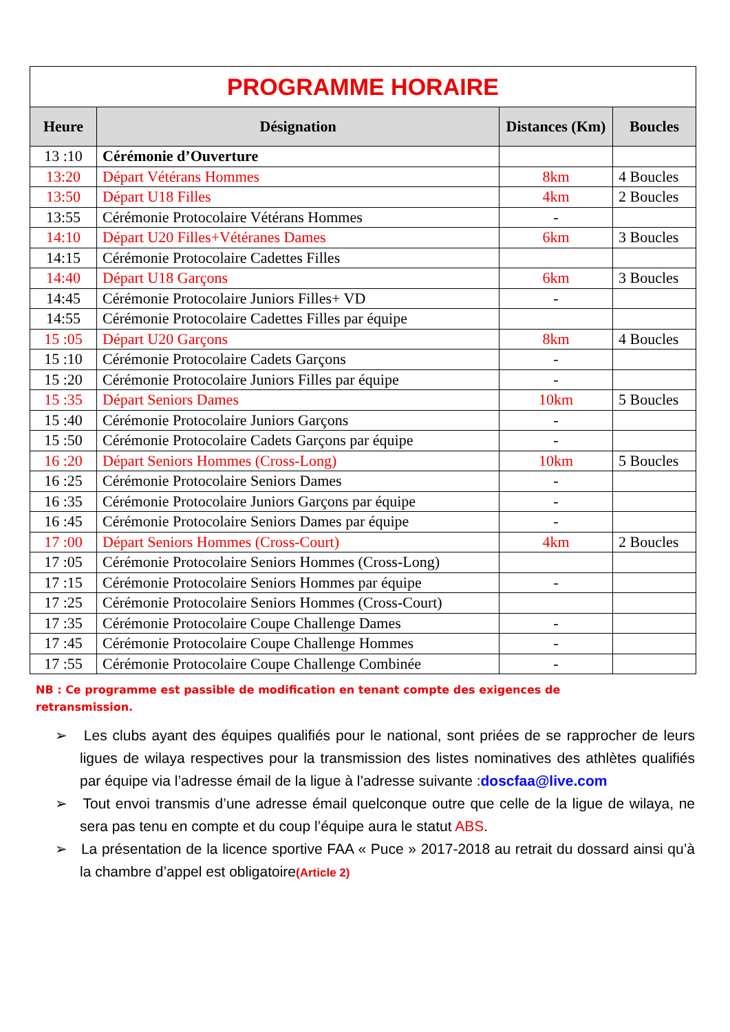| PROGRAMME HORAIRE | | | |
| --- | --- | --- | --- |
| Heure | Désignation | Distances (Km) | Boucles |
| 13 :10 | Cérémonie d’Ouverture | | |
| 13:20 | Départ Vétérans Hommes | 8km | 4 Boucles |
| 13:50 | Départ U18 Filles | 4km | 2 Boucles |
| 13:55 | Cérémonie Protocolaire Vétérans Hommes | - | |
| 14:10 | Départ U20 Filles+Vétéranes Dames | 6km | 3 Boucles |
| 14:15 | Cérémonie Protocolaire Cadettes Filles | | |
| 14:40 | Départ U18 Garçons | 6km | 3 Boucles |
| 14:45 | Cérémonie Protocolaire Juniors Filles+ VD | - | |
| 14:55 | Cérémonie Protocolaire Cadettes Filles par équipe | | |
| 15 :05 | Départ U20 Garçons | 8km | 4 Boucles |
| 15 :10 | Cérémonie Protocolaire Cadets Garçons | - | |
| 15 :20 | Cérémonie Protocolaire Juniors Filles par équipe | - | |
| 15 :35 | Départ Seniors Dames | 10km | 5 Boucles |
| 15 :40 | Cérémonie Protocolaire Juniors Garçons | - | |
| 15 :50 | Cérémonie Protocolaire Cadets Garçons par équipe | - | |
| 16 :20 | Départ Seniors Hommes (Cross-Long) | 10km | 5 Boucles |
| 16 :25 | Cérémonie Protocolaire Seniors Dames | - | |
| 16 :35 | Cérémonie Protocolaire Juniors Garçons par équipe | - | |
| 16 :45 | Cérémonie Protocolaire Seniors Dames par équipe | - | |
| 17 :00 | Départ Seniors Hommes (Cross-Court) | 4km | 2 Boucles |
| 17 :05 | Cérémonie Protocolaire Seniors Hommes (Cross-Long) | | |
| 17 :15 | Cérémonie Protocolaire Seniors Hommes par équipe | - | |
| 17 :25 | Cérémonie Protocolaire Seniors Hommes (Cross-Court) | | |
| 17 :35 | Cérémonie Protocolaire Coupe Challenge Dames | - | |
| 17 :45 | Cérémonie Protocolaire Coupe Challenge Hommes | - | |
| 17 :55 | Cérémonie Protocolaire Coupe Challenge Combinée | - | |
NB : Ce programme est passible de modification en tenant compte des exigences de retransmission.
➢ Les clubs ayant des équipes qualifiés pour le national, sont priées de se rapprocher de leurs ligues de wilaya respectives pour la transmission des listes nominatives des athlètes qualifiés par équipe via l’adresse émail de la ligue à l’adresse suivante :doscfaa@live.com
➢ Tout envoi transmis d’une adresse émail quelconque outre que celle de la ligue de wilaya, ne sera pas tenu en compte et du coup l’équipe aura le statut ABS.
➢ La présentation de la licence sportive FAA « Puce » 2017-2018 au retrait du dossard ainsi qu’à la chambre d’appel est obligatoire(Article 2)